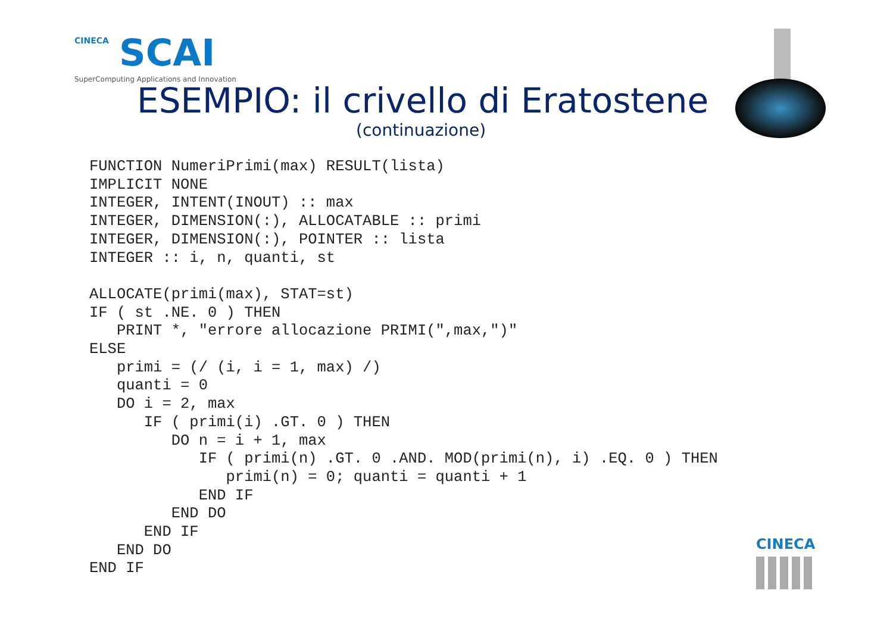CINECA
SCAI
SuperComputing Applications and Innovation
ESEMPIO: il crivello di Eratostene
(continuazione)
FUNCTION NumeriPrimi(max) RESULT(lista)
IMPLICIT NONE
INTEGER, INTENT(INOUT) :: max
INTEGER, DIMENSION(:), ALLOCATABLE :: primi
INTEGER, DIMENSION(:), POINTER :: lista
INTEGER :: i, n, quanti, st

ALLOCATE(primi(max), STAT=st)
IF ( st .NE. 0 ) THEN
   PRINT *, "errore allocazione PRIMI(",max,")"
ELSE
   primi = (/ (i, i = 1, max) /)
   quanti = 0
   DO i = 2, max
      IF ( primi(i) .GT. 0 ) THEN
         DO n = i + 1, max
            IF ( primi(n) .GT. 0 .AND. MOD(primi(n), i) .EQ. 0 ) THEN
               primi(n) = 0; quanti = quanti + 1
            END IF
         END DO
      END IF
   END DO
END IF
CINECA